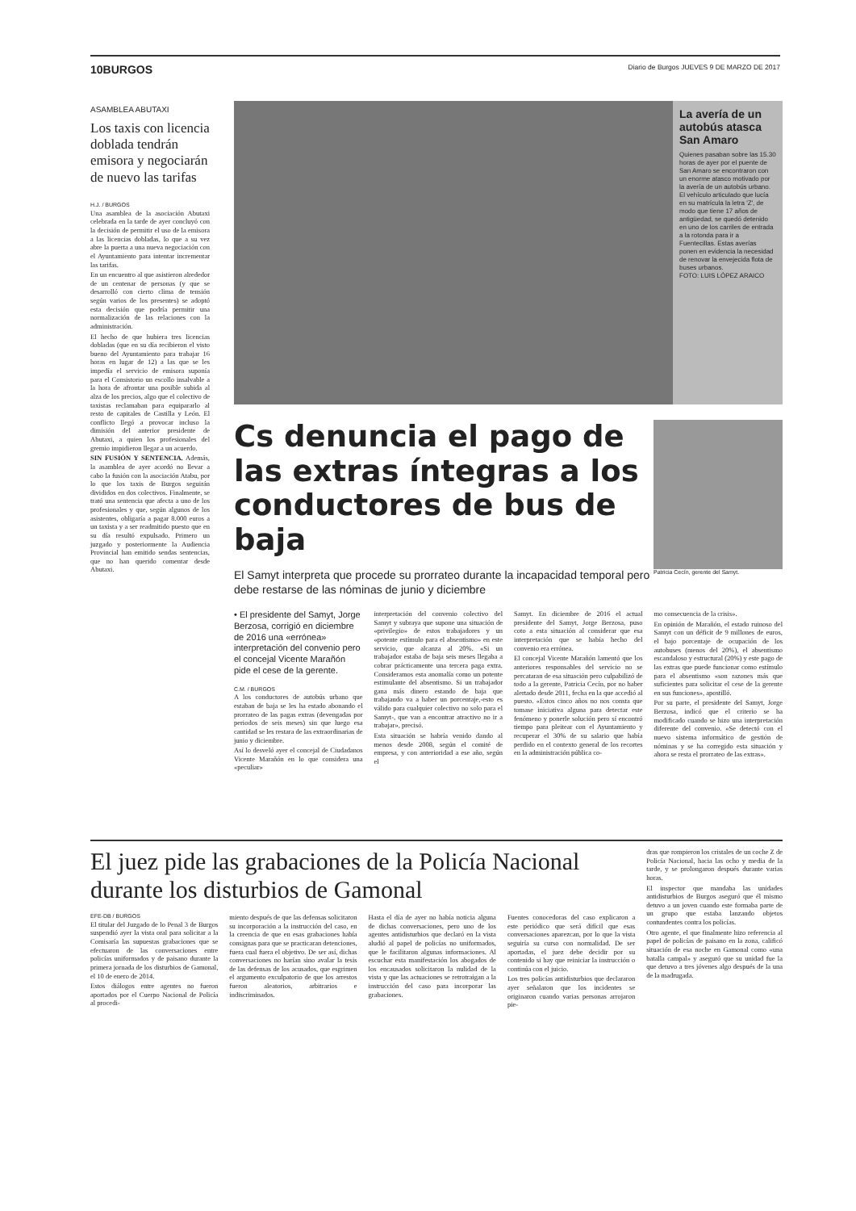10BURGOS Diario de Burgos JUEVES 9 DE MARZO DE 2017
ASAMBLEA ABUTAXI
Los taxis con licencia doblada tendrán emisora y negociarán de nuevo las tarifas
H.J. / BURGOS
Una asamblea de la asociación Abutaxi celebrada en la tarde de ayer concluyó con la decisión de permitir el uso de la emisora a las licencias dobladas, lo que a su vez abre la puerta a una nueva negociación con el Ayuntamiento para intentar incrementar las tarifas.
En un encuentro al que asistieron alrededor de un centenar de personas (y que se desarrolló con cierto clima de tensión según varios de los presentes) se adoptó esta decisión que podría permitir una normalización de las relaciones con la administración.
El hecho de que hubiera tres licencias dobladas (que en su día recibieron el visto bueno del Ayuntamiento para trabajar 16 horas en lugar de 12) a las que se les impedía el servicio de emisora suponía para el Consistorio un escollo insalvable a la hora de afrontar una posible subida al alza de los precios, algo que el colectivo de taxistas reclamaban para equipararlo al resto de capitales de Castilla y León. El conflicto llegó a provocar incluso la dimisión del anterior presidente de Abutaxi, a quien los profesionales del gremio impidieron llegar a un acuerdo.
SIN FUSIÓN Y SENTENCIA. Además, la asamblea de ayer acordó no llevar a cabo la fusión con la asociación Atabu, por lo que los taxis de Burgos seguirán divididos en dos colectivos. Finalmente, se trató una sentencia que afecta a uno de los profesionales y que, según algunos de los asistentes, obligaría a pagar 8.000 euros a un taxista y a ser readmitido puesto que en su día resultó expulsado. Primero un juzgado y posteriormente la Audiencia Provincial han emitido sendas sentencias, que no han querido comentar desde Abutaxi.
La avería de un autobús atasca San Amaro
Quienes pasaban sobre las 15.30 horas de ayer por el puente de San Amaro se encontraron con un enorme atasco motivado por la avería de un autobús urbano. El vehículo articulado que lucía en su matrícula la letra 'Z', de modo que tiene 17 años de antigüedad, se quedó detenido en uno de los carriles de entrada a la rotonda para ir a Fuentecillas. Estas averías ponen en evidencia la necesidad de renovar la envejecida flota de buses urbanos.
FOTO: LUIS LÓPEZ ARAICO
Patricia Cecín, gerente del Samyt.
Cs denuncia el pago de las extras íntegras a los conductores de bus de baja
El Samyt interpreta que procede su prorrateo durante la incapacidad temporal pero debe restarse de las nóminas de junio y diciembre
• El presidente del Samyt, Jorge Berzosa, corrigió en diciembre de 2016 una «errónea» interpretación del convenio pero el concejal Vicente Marañón pide el cese de la gerente.
C.M. / BURGOS
A los conductores de autobús urbano que estaban de baja se les ha estado abonando el prorrateo de las pagas extras (devengadas por periodos de seis meses) sin que luego esa cantidad se les restara de las extraordinarias de junio y diciembre.
Así lo desveló ayer el concejal de Ciudadanos Vicente Marañón en lo que considera una «peculiar»
interpretación del convenio colectivo del Samyt y subraya que supone una situación de «privilegio» de estos trabajadores y un «potente estímulo para el absentismo» en este servicio, que alcanza al 20%. «Si un trabajador estaba de baja seis meses llegaba a cobrar prácticamente una tercera paga extra. Consideramos esta anomalía como un potente estimulante del absentismo. Si un trabajador gana más dinero estando de baja que trabajando va a haber un porcentaje,-esto es válido para cualquier colectivo no solo para el Samyt-, que van a encontrar atractivo no ir a trabajar», precisó.
Esta situación se habría venido dando al menos desde 2008, según el comité de empresa, y con anterioridad a ese año, según el
Samyt. En diciembre de 2016 el actual presidente del Samyt, Jorge Berzosa, puso coto a esta situación al considerar que esa interpretación que se había hecho del convenio era errónea.
El concejal Vicente Marañón lamentó que los anteriores responsables del servicio no se percataran de esa situación pero culpabilizó de todo a la gerente, Patricia Cecín, por no haber alertado desde 2011, fecha en la que accedió al puesto. «Estos cinco años no nos consta que tomase iniciativa alguna para detectar este fenómeno y ponerle solución pero sí encontró tiempo para pleitear con el Ayuntamiento y recuperar el 30% de su salario que había perdido en el contexto general de los recortes en la administración pública co-
mo consecuencia de la crisis».
En opinión de Marañón, el estado ruinoso del Samyt con un déficit de 9 millones de euros, el bajo porcentaje de ocupación de los autobuses (menos del 20%), el absentismo escandaloso y estructural (20%) y este pago de las extras que puede funcionar como estímulo para el absentismo «son razones más que suficientes para solicitar el cese de la gerente en sus funciones», apostilló.
Por su parte, el presidente del Samyt, Jorge Berzosa, indicó que el criterio se ha modificado cuando se hizo una interpretación diferente del convenio. «Se detectó con el nuevo sistema informático de gestión de nóminas y se ha corregido esta situación y ahora se resta el prorrateo de las extras».
El juez pide las grabaciones de la Policía Nacional durante los disturbios de Gamonal
EFE-DB / BURGOS
El titular del Juzgado de lo Penal 3 de Burgos suspendió ayer la vista oral para solicitar a la Comisaría las supuestas grabaciones que se efectuaron de las conversaciones entre policías uniformados y de paisano durante la primera jornada de los disturbios de Gamonal, el 10 de enero de 2014.
Estos diálogos entre agentes no fueron aportados por el Cuerpo Nacional de Policía al procedi-
miento después de que las defensas solicitaron su incorporación a la instrucción del caso, en la creencia de que en esas grabaciones había consignas para que se practicaran detenciones, fuera cual fuera el objetivo. De ser así, dichas conversaciones no harían sino avalar la tesis de las defensas de los acusados, que esgrimen el argumento exculpatorio de que los arrestos fueron aleatorios, arbitrarios e indiscriminados.
Hasta el día de ayer no había noticia alguna de dichas conversaciones, pero uno de los agentes antidisturbios que declaró en la vista aludió al papel de policías no uniformados, que le facilitaron algunas informaciones. Al escuchar esta manifestación los abogados de los encausados solicitaron la nulidad de la vista y que las actuaciones se retrotraigan a la instrucción del caso para incorporar las grabaciones.
Fuentes conocedoras del caso explicaron a este periódico que será difícil que esas conversaciones aparezcan, por lo que la vista seguiría su curso con normalidad. De ser aportadas, el juez debe decidir por su contenido si hay que reiniciar la instrucción o continúa con el juicio.
Los tres policías antidisturbios que declararon ayer señalaron que los incidentes se originaron cuando varias personas arrojaron pie-
dras que rompieron los cristales de un coche Z de Policía Nacional, hacia las ocho y media de la tarde, y se prolongaron después durante varias horas.
El inspector que mandaba las unidades antidisturbios de Burgos aseguró que él mismo detuvo a un joven cuando este formaba parte de un grupo que estaba lanzando objetos contundentes contra los policías.
Otro agente, el que finalmente hizo referencia al papel de policías de paisano en la zona, calificó situación de esa noche en Gamonal como «una batalla campal» y aseguró que su unidad fue la que detuvo a tres jóvenes algo después de la una de la madrugada.